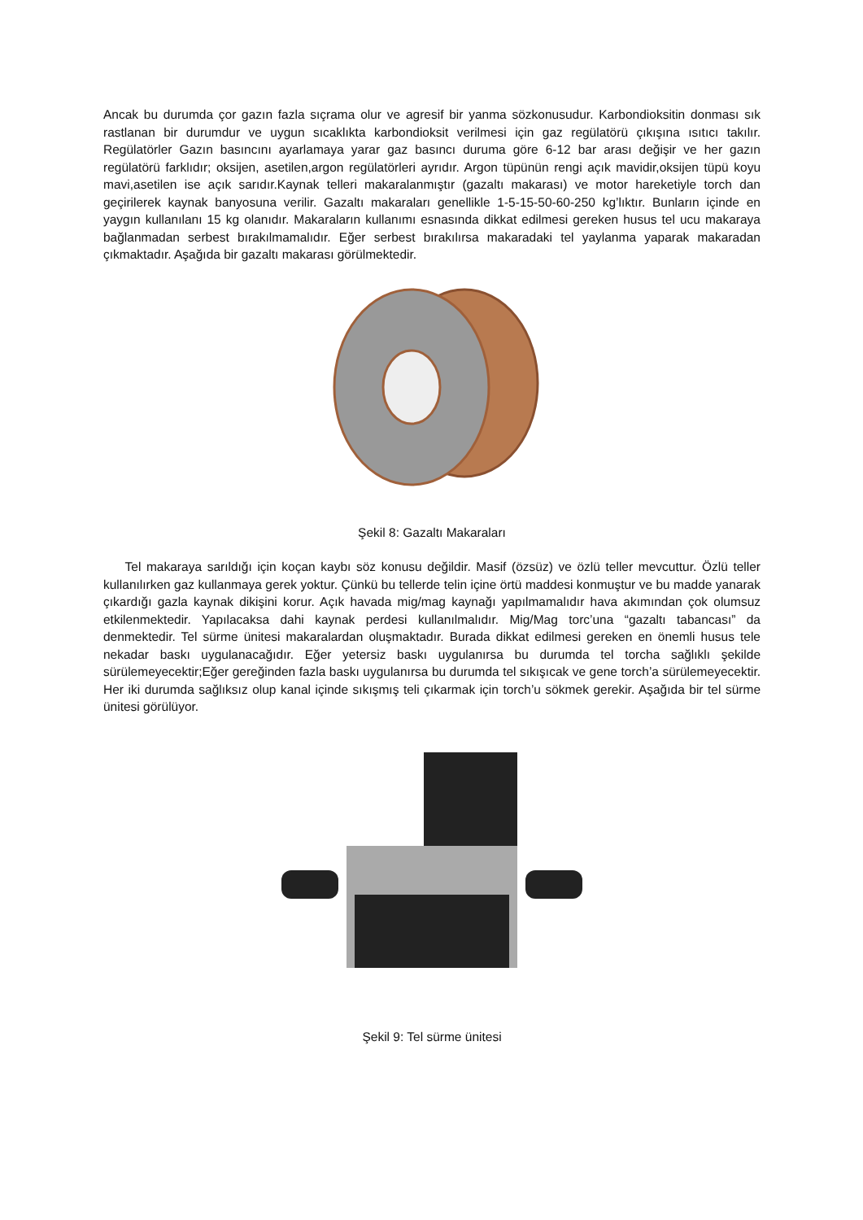Ancak bu durumda çor gazın fazla sıçrama olur ve agresif bir yanma sözkonusudur. Karbondioksitin donması sık rastlanan bir durumdur ve uygun sıcaklıkta karbondioksit verilmesi için gaz regülatörü çıkışına ısıtıcı takılır. Regülatörler Gazın basıncını ayarlamaya yarar gaz basıncı duruma göre 6-12 bar arası değişir ve her gazın regülatörü farklıdır; oksijen, asetilen,argon regülatörleri ayrıdır. Argon tüpünün rengi açık mavidir,oksijen tüpü koyu mavi,asetilen ise açık sarıdır.Kaynak telleri makaralanmıştır (gazaltı makarası) ve motor hareketiyle torch dan geçirilerek kaynak banyosuna verilir. Gazaltı makaraları genellikle 1-5-15-50-60-250 kg’lıktır. Bunların içinde en yaygın kullanılanı 15 kg olanıdır. Makaraların kullanımı esnasında dikkat edilmesi gereken husus tel ucu makaraya bağlanmadan serbest bırakılmamalıdır. Eğer serbest bırakılırsa makaradaki tel yaylanma yaparak makaradan çıkmaktadır. Aşağıda bir gazaltı makarası görülmektedir.
Şekil 8: Gazaltı Makaraları
Tel makaraya sarıldığı için koçan kaybı söz konusu değildir. Masif (özsüz) ve özlü teller mevcuttur. Özlü teller kullanılırken gaz kullanmaya gerek yoktur. Çünkü bu tellerde telin içine örtü maddesi konmuştur ve bu madde yanarak çıkardığı gazla kaynak dikişini korur. Açık havada mig/mag kaynağı yapılmamalıdır hava akımından çok olumsuz etkilenmektedir. Yapılacaksa dahi kaynak perdesi kullanılmalıdır. Mig/Mag torc’una “gazaltı tabancası” da denmektedir. Tel sürme ünitesi makaralardan oluşmaktadır. Burada dikkat edilmesi gereken en önemli husus tele nekadar baskı uygulanacağıdır. Eğer yetersiz baskı uygulanırsa bu durumda tel torcha sağlıklı şekilde sürülemeyecektir;Eğer gereğinden fazla baskı uygulanırsa bu durumda tel sıkışıcak ve gene torch’a sürülemeyecektir. Her iki durumda sağlıksız olup kanal içinde sıkışmış teli çıkarmak için torch’u sökmek gerekir. Aşağıda bir tel sürme ünitesi görülüyor.
Şekil 9: Tel sürme ünitesi